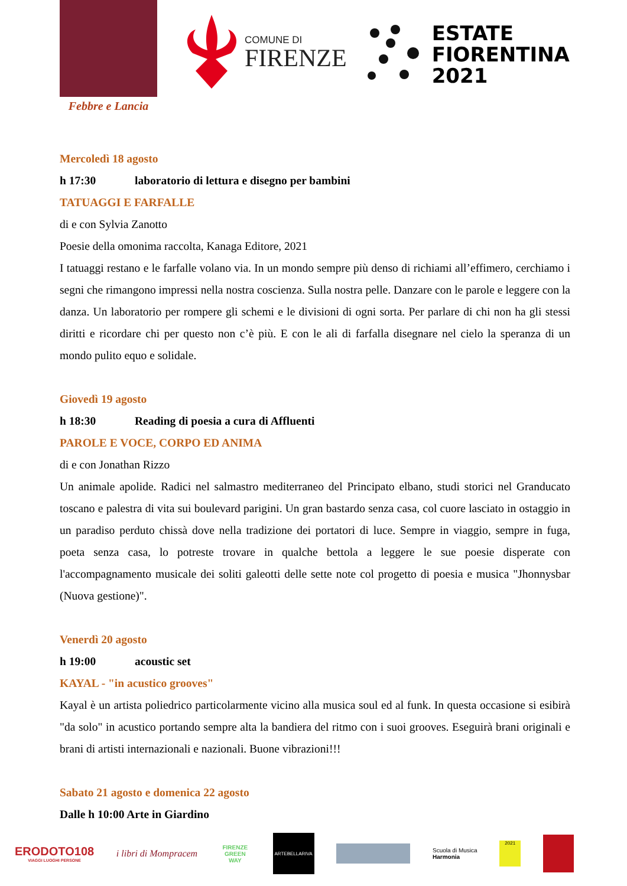Febbre e Lancia
COMUNE DI
FIRENZE
ESTATE
FIORENTINA
2021
Mercoledì 18 agosto
h 17:30 laboratorio di lettura e disegno per bambini
TATUAGGI E FARFALLE
di e con Sylvia Zanotto
Poesie della omonima raccolta, Kanaga Editore, 2021
I tatuaggi restano e le farfalle volano via. In un mondo sempre più denso di richiami all’effimero, cerchiamo i segni che rimangono impressi nella nostra coscienza. Sulla nostra pelle. Danzare con le parole e leggere con la danza. Un laboratorio per rompere gli schemi e le divisioni di ogni sorta. Per parlare di chi non ha gli stessi diritti e ricordare chi per questo non c’è più. E con le ali di farfalla disegnare nel cielo la speranza di un mondo pulito equo e solidale.
Giovedì 19 agosto
h 18:30 Reading di poesia a cura di Affluenti
PAROLE E VOCE, CORPO ED ANIMA
di e con Jonathan Rizzo
Un animale apolide. Radici nel salmastro mediterraneo del Principato elbano, studi storici nel Granducato toscano e palestra di vita sui boulevard parigini. Un gran bastardo senza casa, col cuore lasciato in ostaggio in un paradiso perduto chissà dove nella tradizione dei portatori di luce. Sempre in viaggio, sempre in fuga, poeta senza casa, lo potreste trovare in qualche bettola a leggere le sue poesie disperate con l'accompagnamento musicale dei soliti galeotti delle sette note col progetto di poesia e musica "Jhonnysbar (Nuova gestione)".
Venerdì 20 agosto
h 19:00 acoustic set
KAYAL - "in acustico grooves"
Kayal è un artista poliedrico particolarmente vicino alla musica soul ed al funk. In questa occasione si esibirà "da solo" in acustico portando sempre alta la bandiera del ritmo con i suoi grooves. Eseguirà brani originali e brani di artisti internazionali e nazionali. Buone vibrazioni!!!
Sabato 21 agosto e domenica 22 agosto
Dalle h 10:00 Arte in Giardino
ERODOTO108
VIAGGI LUOGHI PERSONE
i libri di Mompracem
FIRENZE GREEN WAY
ARTEBELLARIVA
Scuola di Musica
Harmonia
2021